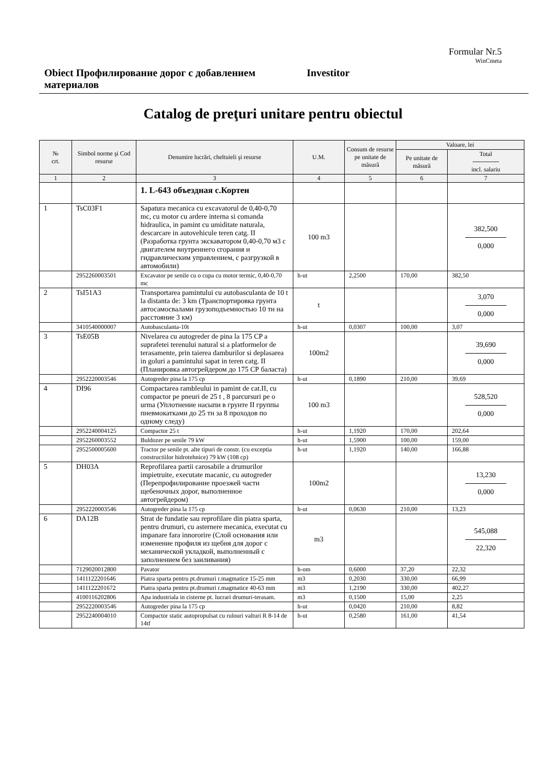Formular Nr.5
WinCmeta
Obiect Профилирование дорог с добавлением материалов
Investitor
Catalog de preţuri unitare pentru obiectul
| № crt. | Simbol norme şi Cod resurse | Denumire lucrări, cheltuieli şi resurse | U.M. | Consum de resurse pe unitate de măsură | Valoare, lei | |
| --- | --- | --- | --- | --- | --- | --- |
| | | | | | Pe unitate de măsură | Total ────── incl. salariu |
| 1 | 2 | 3 | 4 | 5 | 6 | 7 |
| | | 1. L-643 объездная с.Кортен | | | | |
| 1 | TsC03F1 | Sapatura mecanica cu excavatorul de 0,40-0,70 mc, cu motor cu ardere interna si comanda hidraulica, in pamint cu umiditate naturala, descarcare in autovehicule teren catg. II (Разработка грунта экскаватором 0,40-0,70 м3 с двигателем внутреннего сгорания и гидравлическим управлением, с разгрузкой в автомобили) | 100 m3 | | | 382,500 0,000 |
| | 2952260003501 | Excavator pe senile cu o cupa cu motor termic, 0,40-0,70 mc | h-ut | 2,2500 | 170,00 | 382,50 |
| 2 | TsI51A3 | Transportarea pamintului cu autobasculanta de 10 t la distanta de: 3 km (Транспортировка грунта автосамосвалами грузоподъемностью 10 тн на расстояние 3 км) | t | | | 3,070 0,000 |
| | 3410540000007 | Autobasculanta-10t | h-ut | 0,0307 | 100,00 | 3,07 |
| 3 | TsE05B | Nivelarea cu autogreder de pina la 175 CP a suprafetei terenului natural si a platformelor de terasamente, prin taierea damburilor si deplasarea in goluri a pamintului sapat in teren catg. II (Планировка автогрейдером до 175 СР баласта) | 100m2 | | | 39,690 0,000 |
| | 2952220003546 | Autogreder pina la 175 cp | h-ut | 0,1890 | 210,00 | 39,69 |
| 4 | DI96 | Compactarea rambleului in pamint de cat.II, cu compactor pe pneuri de 25 t , 8 parcursuri pe o urma (Уплотнение насыпи в грунте II группы пневмокатками до 25 тн за 8 проходов по одному следу) | 100 m3 | | | 528,520 0,000 |
| | 2952240004125 | Compactor 25 t | h-ut | 1,1920 | 170,00 | 202,64 |
| | 2952260003552 | Buldozer pe senile 79 kW | h-ut | 1,5900 | 100,00 | 159,00 |
| | 2952500005600 | Tractor pe senile pt. alte tipuri de constr. (cu exceptia constructiilor hidrotehnice) 79 kW (108 cp) | h-ut | 1,1920 | 140,00 | 166,88 |
| 5 | DH03A | Reprofilarea partii carosabile a drumurilor impietruite, executate macanic, cu autogreder (Перепрофилирование проезжей части щебеночных дорог, выполненное автогрейдером) | 100m2 | | | 13,230 0,000 |
| | 2952220003546 | Autogreder pina la 175 cp | h-ut | 0,0630 | 210,00 | 13,23 |
| 6 | DA12B | Strat de fundatie sau reprofilare din piatra sparta, pentru drumuri, cu asternere mecanica, executat cu impanare fara innororire (Слой основания или изменение профиля из щебня для дорог с механической укладкой, выполненный с заполнением без заиливания) | m3 | | | 545,088 22,320 |
| | 7129020012800 | Pavator | h-om | 0,6000 | 37,20 | 22,32 |
| | 1411122201646 | Piatra sparta pentru pt.drumuri r.magmatice 15-25 mm | m3 | 0,2030 | 330,00 | 66,99 |
| | 1411122201672 | Piatra sparta pentru pt.drumuri r.magmatice 40-63 mm | m3 | 1,2190 | 330,00 | 402,27 |
| | 4100116202806 | Apa industriala in cisterne pt. lucrari drumuri-terasam. | m3 | 0,1500 | 15,00 | 2,25 |
| | 2952220003546 | Autogreder pina la 175 cp | h-ut | 0,0420 | 210,00 | 8,82 |
| | 2952240004010 | Compactor static autopropulsat cu rulouri valturi R 8-14 de 14tf | h-ut | 0,2580 | 161,00 | 41,54 |